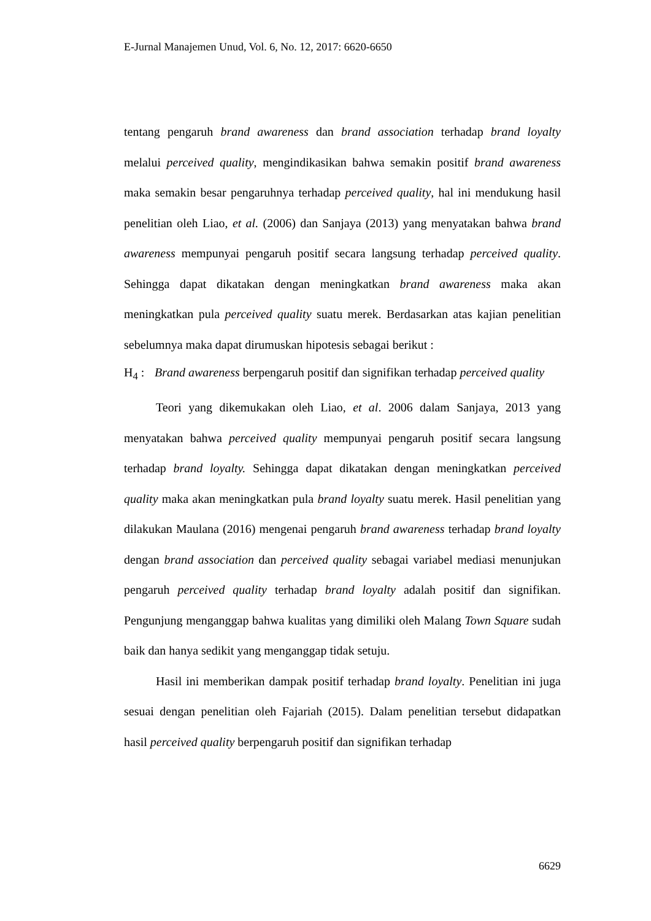E-Jurnal Manajemen Unud, Vol. 6, No. 12, 2017: 6620-6650
tentang pengaruh brand awareness dan brand association terhadap brand loyalty melalui perceived quality, mengindikasikan bahwa semakin positif brand awareness maka semakin besar pengaruhnya terhadap perceived quality, hal ini mendukung hasil penelitian oleh Liao, et al. (2006) dan Sanjaya (2013) yang menyatakan bahwa brand awareness mempunyai pengaruh positif secara langsung terhadap perceived quality. Sehingga dapat dikatakan dengan meningkatkan brand awareness maka akan meningkatkan pula perceived quality suatu merek. Berdasarkan atas kajian penelitian sebelumnya maka dapat dirumuskan hipotesis sebagai berikut :
H<sub>4</sub> : Brand awareness berpengaruh positif dan signifikan terhadap perceived quality
Teori yang dikemukakan oleh Liao, et al. 2006 dalam Sanjaya, 2013 yang menyatakan bahwa perceived quality mempunyai pengaruh positif secara langsung terhadap brand loyalty. Sehingga dapat dikatakan dengan meningkatkan perceived quality maka akan meningkatkan pula brand loyalty suatu merek. Hasil penelitian yang dilakukan Maulana (2016) mengenai pengaruh brand awareness terhadap brand loyalty dengan brand association dan perceived quality sebagai variabel mediasi menunjukan pengaruh perceived quality terhadap brand loyalty adalah positif dan signifikan. Pengunjung menganggap bahwa kualitas yang dimiliki oleh Malang Town Square sudah baik dan hanya sedikit yang menganggap tidak setuju.
Hasil ini memberikan dampak positif terhadap brand loyalty. Penelitian ini juga sesuai dengan penelitian oleh Fajariah (2015). Dalam penelitian tersebut didapatkan hasil perceived quality berpengaruh positif dan signifikan terhadap
6629